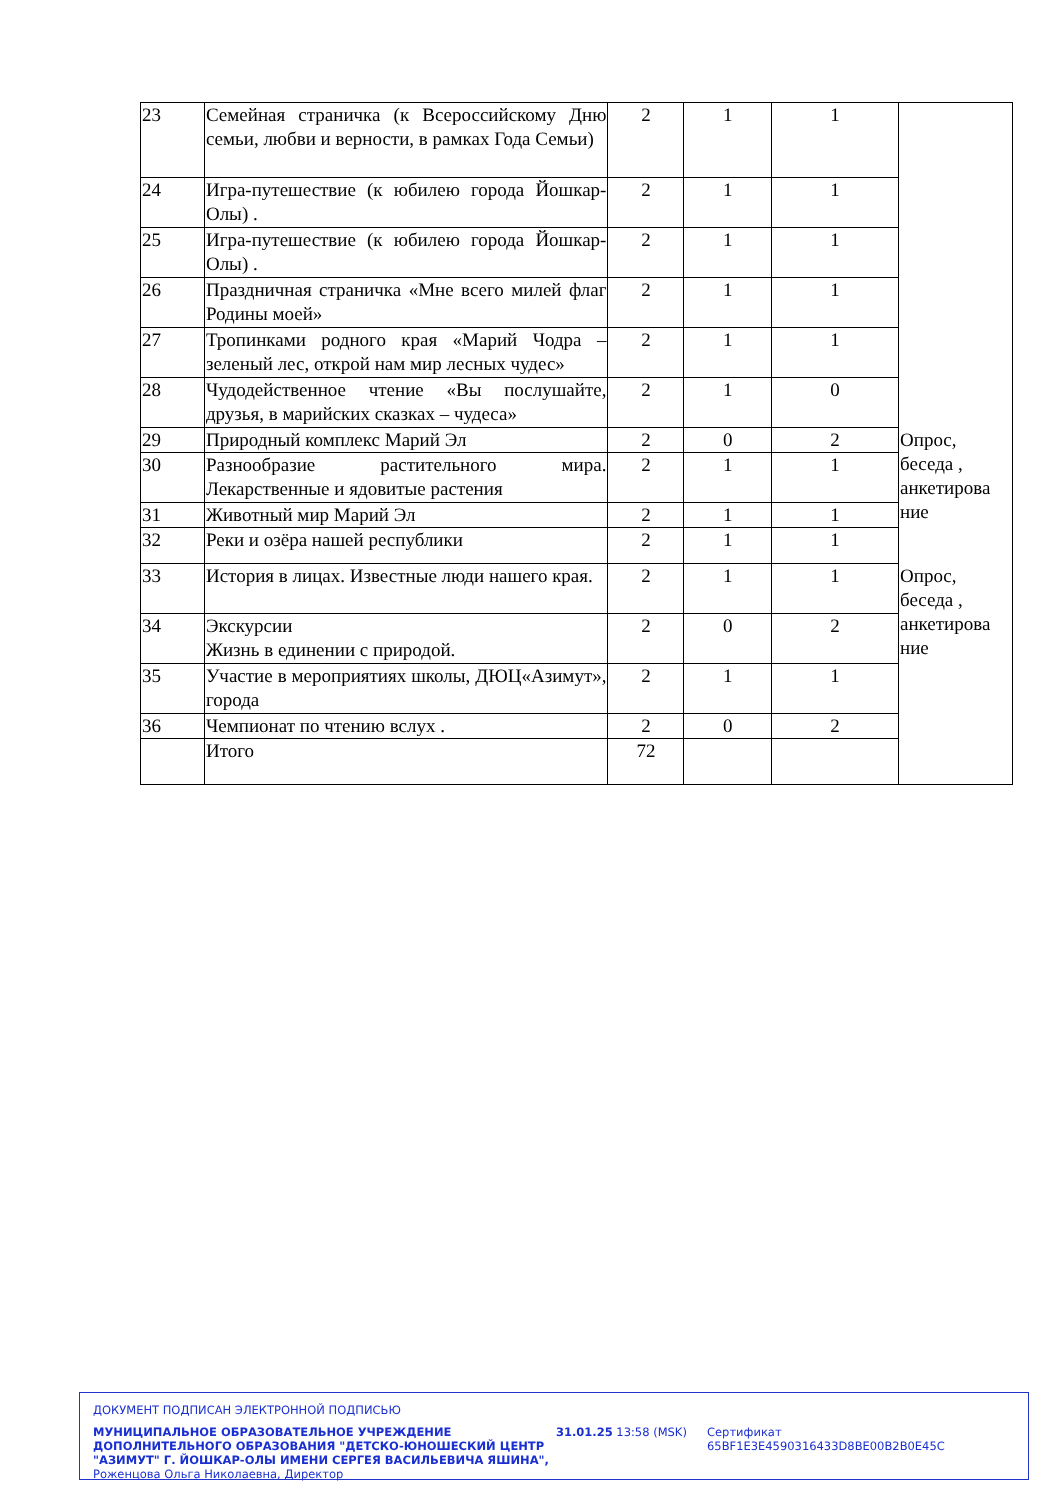| 23 | Семейная страничка (к Всероссийскому Дню семьи, любви и верности, в рамках Года Семьи) | 2 | 1 | 1 | |
| 24 | Игра-путешествие (к юбилею города Йошкар-Олы) . | 2 | 1 | 1 | |
| 25 | Игра-путешествие (к юбилею города Йошкар-Олы) . | 2 | 1 | 1 | |
| 26 | Праздничная страничка «Мне всего милей флаг Родины моей» | 2 | 1 | 1 | |
| 27 | Тропинками родного края «Марий Чодра – зеленый лес, открой нам мир лесных чудес» | 2 | 1 | 1 | |
| 28 | Чудодейственное чтение «Вы послушайте, друзья, в марийских сказках – чудеса» | 2 | 1 | 0 | |
| 29 | Природный комплекс Марий Эл | 2 | 0 | 2 | Опрос, беседа , анкетирова ние |
| 30 | Разнообразие растительного мира. Лекарственные и ядовитые растения | 2 | 1 | 1 | |
| 31 | Животный мир Марий Эл | 2 | 1 | 1 | |
| 32 | Реки и озёра нашей республики | 2 | 1 | 1 | |
| 33 | История в лицах. Известные люди нашего края. | 2 | 1 | 1 | Опрос, беседа , анкетирова ние |
| 34 | Экскурсии Жизнь в единении с природой. | 2 | 0 | 2 | |
| 35 | Участие в мероприятиях школы, ДЮЦ«Азимут», города | 2 | 1 | 1 | |
| 36 | Чемпионат по чтению вслух . | 2 | 0 | 2 | |
| | Итого | 72 | | | |
ДОКУМЕНТ ПОДПИСАН ЭЛЕКТРОННОЙ ПОДПИСЬЮ
МУНИЦИПАЛЬНОЕ ОБРАЗОВАТЕЛЬНОЕ УЧРЕЖДЕНИЕ ДОПОЛНИТЕЛЬНОГО ОБРАЗОВАНИЯ "ДЕТСКО-ЮНОШЕСКИЙ ЦЕНТР "АЗИМУТ" Г. ЙОШКАР-ОЛЫ ИМЕНИ СЕРГЕЯ ВАСИЛЬЕВИЧА ЯШИНА",
Роженцова Ольга Николаевна, Директор
31.01.25 13:58 (MSK) Сертификат 65BF1E3E4590316433D8BE00B2B0E45C